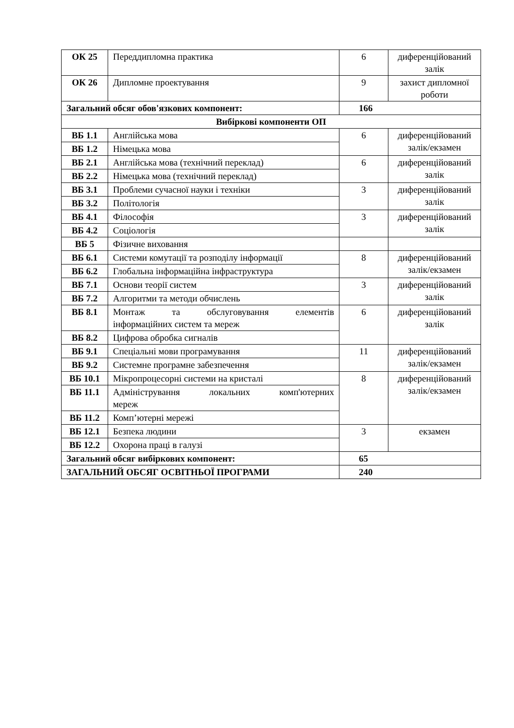| ОК 25 | Переддипломна практика | 6 | диференційований залік |
| ОК 26 | Дипломне проектування | 9 | захист дипломної роботи |
| Загальний обсяг обов'язкових компонент: | | 166 | |
| Вибіркові компоненти ОП | | | |
| ВБ 1.1 | Англійська мова | 6 | диференційований залік/екзамен |
| ВБ 1.2 | Німецька мова | | |
| ВБ 2.1 | Англійська мова (технічний переклад) | 6 | диференційований залік |
| ВБ 2.2 | Німецька мова (технічний переклад) | | |
| ВБ 3.1 | Проблеми сучасної науки і техніки | 3 | диференційований залік |
| ВБ 3.2 | Політологія | | |
| ВБ 4.1 | Філософія | 3 | диференційований залік |
| ВБ 4.2 | Соціологія | | |
| ВБ 5 | Фізичне виховання | | |
| ВБ 6.1 | Системи комутації та розподілу інформації | 8 | диференційований залік/екзамен |
| ВБ 6.2 | Глобальна інформаційна інфраструктура | | |
| ВБ 7.1 | Основи теорії систем | 3 | диференційований залік |
| ВБ 7.2 | Алгоритми та методи обчислень | | |
| ВБ 8.1 | Монтаж та обслуговування елементів інформаційних систем та мереж | 6 | диференційований залік |
| ВБ 8.2 | Цифрова обробка сигналів | | |
| ВБ 9.1 | Спеціальні мови програмування | 11 | диференційований залік/екзамен |
| ВБ 9.2 | Системне програмне забезпечення | | |
| ВБ 10.1 | Мікропроцесорні системи на кристалі | 8 | диференційований залік/екзамен |
| ВБ 11.1 | Адміністрування локальних комп'ютерних мереж | | |
| ВБ 11.2 | Комп’ютерні мережі | | |
| ВБ 12.1 | Безпека людини | 3 | екзамен |
| ВБ 12.2 | Охорона праці в галузі | | |
| Загальний обсяг вибіркових компонент: | | 65 | |
| ЗАГАЛЬНИЙ ОБСЯГ ОСВІТНЬОЇ ПРОГРАМИ | | 240 | |